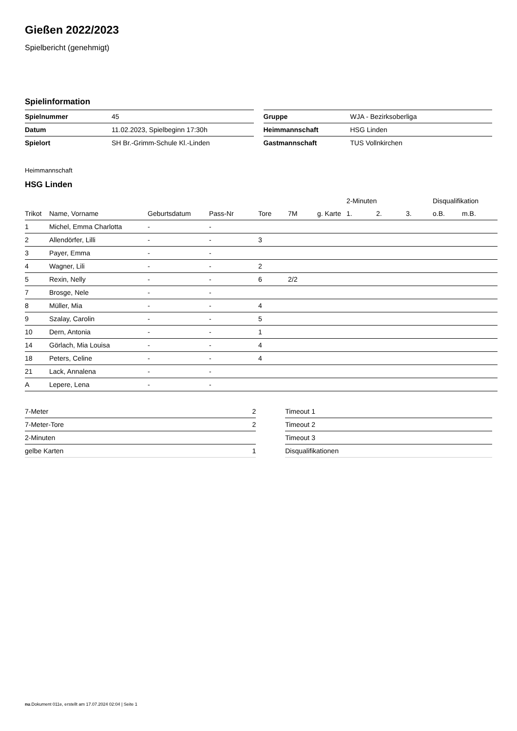Gießen 2022/2023
Spielbericht (genehmigt)
Spielinformation
| Spielnummer | 45 |
| Datum | 11.02.2023, Spielbeginn 17:30h |
| Spielort | SH Br.-Grimm-Schule Kl.-Linden |
| Gruppe | WJA - Bezirksoberliga |
| Heimmannschaft | HSG Linden |
| Gastmannschaft | TUS Vollnkirchen |
Heimmannschaft
HSG Linden
| | | | | | | | 2-Minuten | | | Disqualifikation | |
| --- | --- | --- | --- | --- | --- | --- | --- | --- | --- | --- | --- |
| Trikot | Name, Vorname | Geburtsdatum | Pass-Nr | Tore | 7M | g. Karte | 1. | 2. | 3. | o.B. | m.B. |
| 1 | Michel, Emma Charlotta | - | - | | | | | | | | |
| 2 | Allendörfer, Lilli | - | - | 3 | | | | | | | |
| 3 | Payer, Emma | - | - | | | | | | | | |
| 4 | Wagner, Lili | - | - | 2 | | | | | | | |
| 5 | Rexin, Nelly | - | - | 6 | 2/2 | | | | | | |
| 7 | Brosge, Nele | - | - | | | | | | | | |
| 8 | Müller, Mia | - | - | 4 | | | | | | | |
| 9 | Szalay, Carolin | - | - | 5 | | | | | | | |
| 10 | Dern, Antonia | - | - | 1 | | | | | | | |
| 14 | Görlach, Mia Louisa | - | - | 4 | | | | | | | |
| 18 | Peters, Celine | - | - | 4 | | | | | | | |
| 21 | Lack, Annalena | - | - | | | | | | | | |
| A | Lepere, Lena | - | - | | | | | | | | |
| 7-Meter | 2 |
| 7-Meter-Tore | 2 |
| 2-Minuten | |
| gelbe Karten | 1 |
| Timeout 1 |
| Timeout 2 |
| Timeout 3 |
| Disqualifikationen |
nu.Dokument 011e, erstellt am 17.07.2024 02:04 | Seite 1